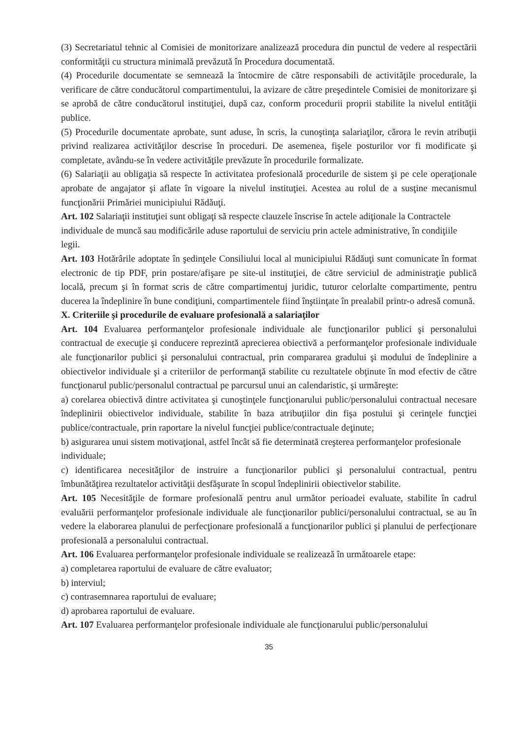(3) Secretariatul tehnic al Comisiei de monitorizare analizează procedura din punctul de vedere al respectării conformităţii cu structura minimală prevăzută în Procedura documentată.
(4) Procedurile documentate se semnează la întocmire de către responsabili de activităţile procedurale, la verificare de către conducătorul compartimentului, la avizare de către preşedintele Comisiei de monitorizare şi se aprobă de către conducătorul instituţiei, după caz, conform procedurii proprii stabilite la nivelul entităţii publice.
(5) Procedurile documentate aprobate, sunt aduse, în scris, la cunoştinţa salariaţilor, cărora le revin atribuţii privind realizarea activităţilor descrise în proceduri. De asemenea, fişele posturilor vor fi modificate şi completate, avându-se în vedere activităţile prevăzute în procedurile formalizate.
(6) Salariaţii au obligaţia să respecte în activitatea profesională procedurile de sistem şi pe cele operaţionale aprobate de angajator şi aflate în vigoare la nivelul instituţiei. Acestea au rolul de a susţine mecanismul funcţionării Primăriei municipiului Rădăuţi.
Art. 102 Salariaţii instituţiei sunt obligaţi să respecte clauzele înscrise în actele adiţionale la Contractele individuale de muncă sau modificările aduse raportului de serviciu prin actele administrative, în condiţiile legii.
Art. 103 Hotărârile adoptate în şedinţele Consiliului local al municipiului Rădăuţi sunt comunicate în format electronic de tip PDF, prin postare/afişare pe site-ul instituţiei, de către serviciul de administraţie publică locală, precum şi în format scris de către compartimentuj juridic, tuturor celorlalte compartimente, pentru ducerea la îndeplinire în bune condiţiuni, compartimentele fiind înştiinţate în prealabil printr-o adresă comună.
X. Criteriile şi procedurile de evaluare profesională a salariaţilor
Art. 104 Evaluarea performanţelor profesionale individuale ale funcţionarilor publici şi personalului contractual de execuţie şi conducere reprezintă aprecierea obiectivă a performanţelor profesionale individuale ale funcţionarilor publici şi personalului contractual, prin compararea gradului şi modului de îndeplinire a obiectivelor individuale şi a criteriilor de performanţă stabilite cu rezultatele obţinute în mod efectiv de către funcţionarul public/personalul contractual pe parcursul unui an calendaristic, şi urmăreşte:
a) corelarea obiectivă dintre activitatea şi cunoştinţele funcţionarului public/personalului contractual necesare îndeplinirii obiectivelor individuale, stabilite în baza atribuţiilor din fişa postului şi cerinţele funcţiei publice/contractuale, prin raportare la nivelul funcţiei publice/contractuale deţinute;
b) asigurarea unui sistem motivaţional, astfel încât să fie determinată creşterea performanţelor profesionale individuale;
c) identificarea necesităţilor de instruire a funcţionarilor publici şi personalului contractual, pentru îmbunătăţirea rezultatelor activităţii desfăşurate în scopul îndeplinirii obiectivelor stabilite.
Art. 105 Necesităţile de formare profesională pentru anul următor perioadei evaluate, stabilite în cadrul evaluării performanţelor profesionale individuale ale funcţionarilor publici/personalului contractual, se au în vedere la elaborarea planului de perfecţionare profesională a funcţionarilor publici şi planului de perfecţionare profesională a personalului contractual.
Art. 106 Evaluarea performanţelor profesionale individuale se realizează în următoarele etape:
a) completarea raportului de evaluare de către evaluator;
b) interviul;
c) contrasemnarea raportului de evaluare;
d) aprobarea raportului de evaluare.
Art. 107 Evaluarea performanţelor profesionale individuale ale funcţionarului public/personalului
35